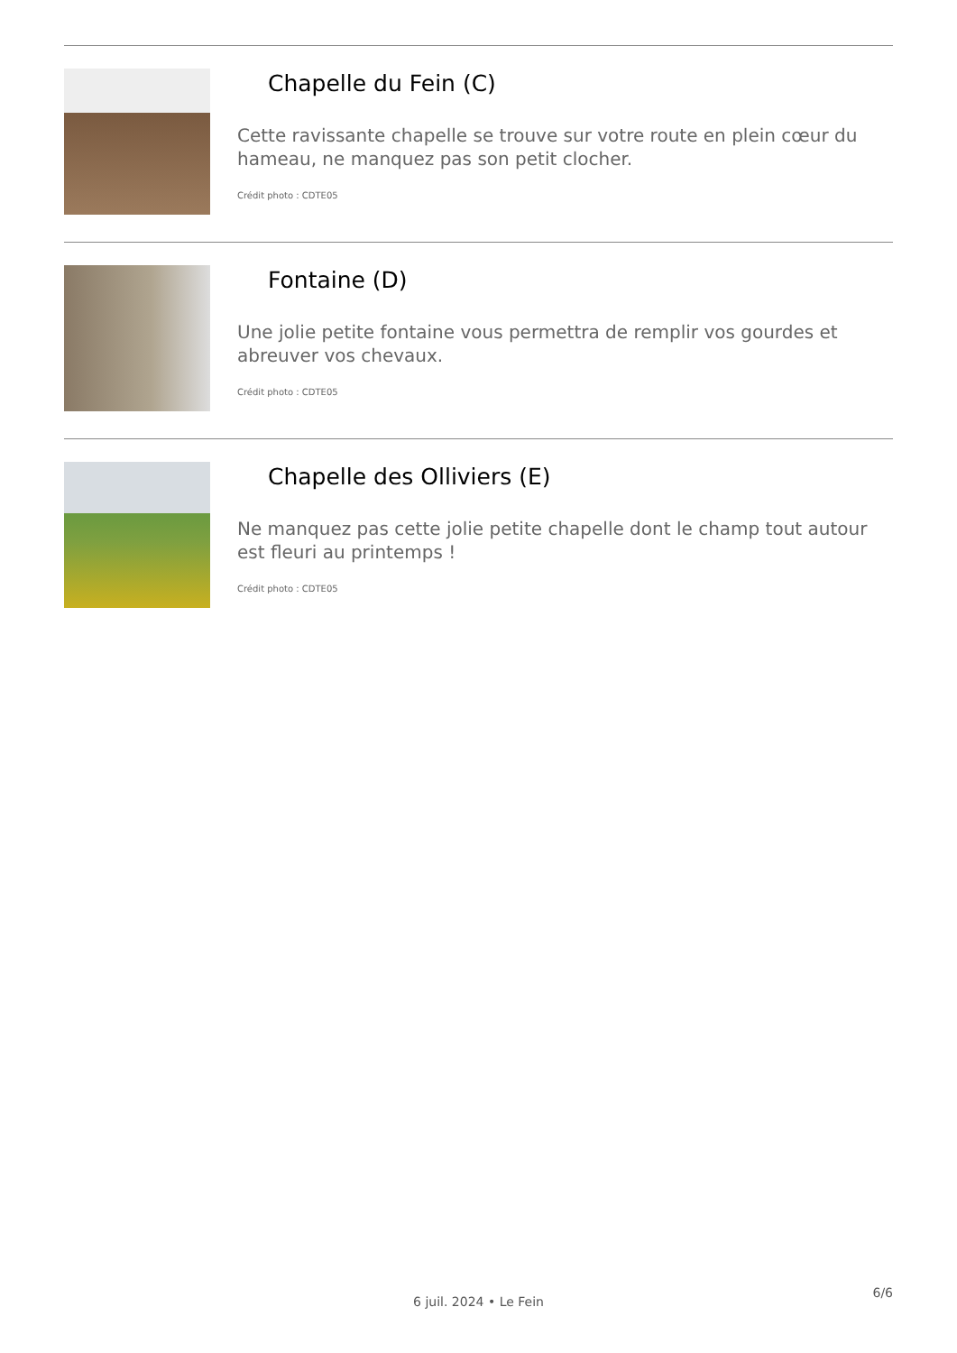Chapelle du Fein (C)
Cette ravissante chapelle se trouve sur votre route en plein cœur du hameau, ne manquez pas son petit clocher.
Crédit photo : CDTE05
Fontaine (D)
Une jolie petite fontaine vous permettra de remplir vos gourdes et abreuver vos chevaux.
Crédit photo : CDTE05
Chapelle des Olliviers (E)
Ne manquez pas cette jolie petite chapelle dont le champ tout autour est fleuri au printemps !
Crédit photo : CDTE05
6/6
6 juil. 2024 • Le Fein